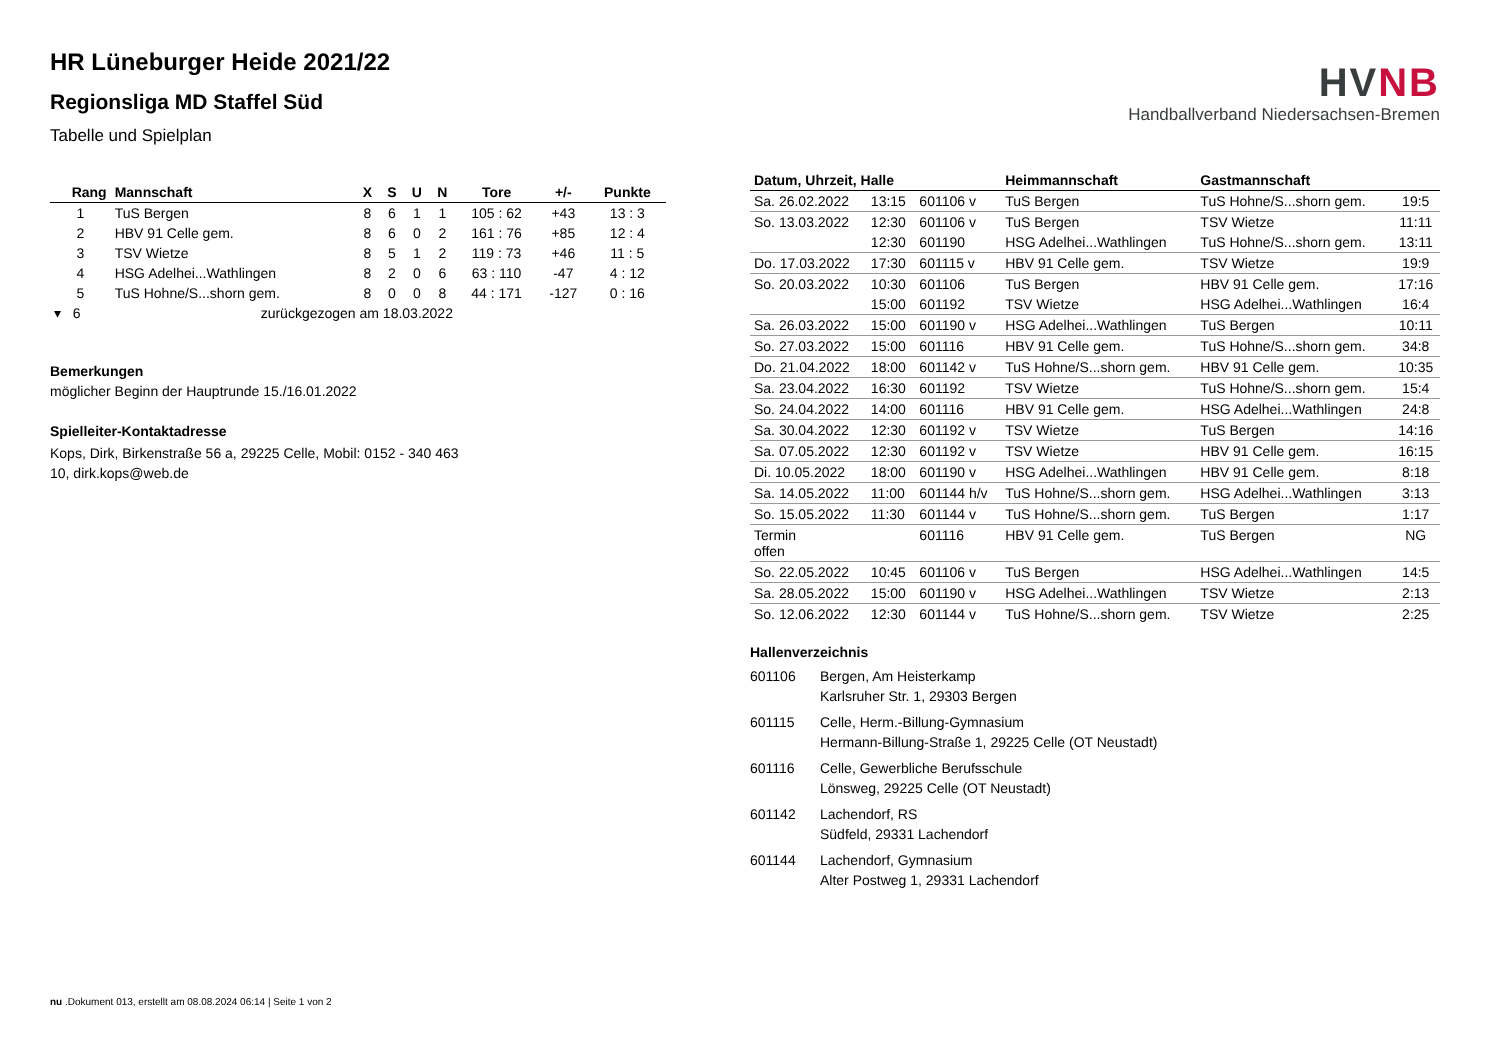HR Lüneburger Heide 2021/22
Regionsliga MD Staffel Süd
Tabelle und Spielplan
| Rang | Mannschaft | X | S | U | N | Tore | +/- | Punkte |
| --- | --- | --- | --- | --- | --- | --- | --- | --- |
| 1 | TuS Bergen | 8 | 6 | 1 | 1 | 105 : 62 | +43 | 13 : 3 |
| 2 | HBV 91 Celle gem. | 8 | 6 | 0 | 2 | 161 : 76 | +85 | 12 : 4 |
| 3 | TSV Wietze | 8 | 5 | 1 | 2 | 119 : 73 | +46 | 11 : 5 |
| 4 | HSG Adelhei...Wathlingen | 8 | 2 | 0 | 6 | 63 : 110 | -47 | 4 : 12 |
| 5 | TuS Hohne/S...shorn gem. | 8 | 0 | 0 | 8 | 44 : 171 | -127 | 0 : 16 |
| ▾ 6 | zurückgezogen am 18.03.2022 | | | | | | | |
Bemerkungen
möglicher Beginn der Hauptrunde 15./16.01.2022
Spielleiter-Kontaktadresse
Kops, Dirk, Birkenstraße 56 a, 29225 Celle, Mobil: 0152 - 340 463
10, dirk.kops@web.de
HVNB
Handballverband Niedersachsen-Bremen
| Datum, Uhrzeit, Halle | | | Heimmannschaft | Gastmannschaft | |
| --- | --- | --- | --- | --- | --- |
| Sa. 26.02.2022 | 13:15 | 601106 v | TuS Bergen | TuS Hohne/S...shorn gem. | 19:5 |
| So. 13.03.2022 | 12:30 | 601106 v | TuS Bergen | TSV Wietze | 11:11 |
| | 12:30 | 601190 | HSG Adelhei...Wathlingen | TuS Hohne/S...shorn gem. | 13:11 |
| Do. 17.03.2022 | 17:30 | 601115 v | HBV 91 Celle gem. | TSV Wietze | 19:9 |
| So. 20.03.2022 | 10:30 | 601106 | TuS Bergen | HBV 91 Celle gem. | 17:16 |
| | 15:00 | 601192 | TSV Wietze | HSG Adelhei...Wathlingen | 16:4 |
| Sa. 26.03.2022 | 15:00 | 601190 v | HSG Adelhei...Wathlingen | TuS Bergen | 10:11 |
| So. 27.03.2022 | 15:00 | 601116 | HBV 91 Celle gem. | TuS Hohne/S...shorn gem. | 34:8 |
| Do. 21.04.2022 | 18:00 | 601142 v | TuS Hohne/S...shorn gem. | HBV 91 Celle gem. | 10:35 |
| Sa. 23.04.2022 | 16:30 | 601192 | TSV Wietze | TuS Hohne/S...shorn gem. | 15:4 |
| So. 24.04.2022 | 14:00 | 601116 | HBV 91 Celle gem. | HSG Adelhei...Wathlingen | 24:8 |
| Sa. 30.04.2022 | 12:30 | 601192 v | TSV Wietze | TuS Bergen | 14:16 |
| Sa. 07.05.2022 | 12:30 | 601192 v | TSV Wietze | HBV 91 Celle gem. | 16:15 |
| Di. 10.05.2022 | 18:00 | 601190 v | HSG Adelhei...Wathlingen | HBV 91 Celle gem. | 8:18 |
| Sa. 14.05.2022 | 11:00 | 601144 h/v | TuS Hohne/S...shorn gem. | HSG Adelhei...Wathlingen | 3:13 |
| So. 15.05.2022 | 11:30 | 601144 v | TuS Hohne/S...shorn gem. | TuS Bergen | 1:17 |
| Termin offen | | 601116 | HBV 91 Celle gem. | TuS Bergen | NG |
| So. 22.05.2022 | 10:45 | 601106 v | TuS Bergen | HSG Adelhei...Wathlingen | 14:5 |
| Sa. 28.05.2022 | 15:00 | 601190 v | HSG Adelhei...Wathlingen | TSV Wietze | 2:13 |
| So. 12.06.2022 | 12:30 | 601144 v | TuS Hohne/S...shorn gem. | TSV Wietze | 2:25 |
Hallenverzeichnis
601106 Bergen, Am Heisterkamp
Karlsruher Str. 1, 29303 Bergen
601115 Celle, Herm.-Billung-Gymnasium
Hermann-Billung-Straße 1, 29225 Celle (OT Neustadt)
601116 Celle, Gewerbliche Berufsschule
Lönsweg, 29225 Celle (OT Neustadt)
601142 Lachendorf, RS
Südfeld, 29331 Lachendorf
601144 Lachendorf, Gymnasium
Alter Postweg 1, 29331 Lachendorf
nu .Dokument 013, erstellt am 08.08.2024 06:14 | Seite 1 von 2